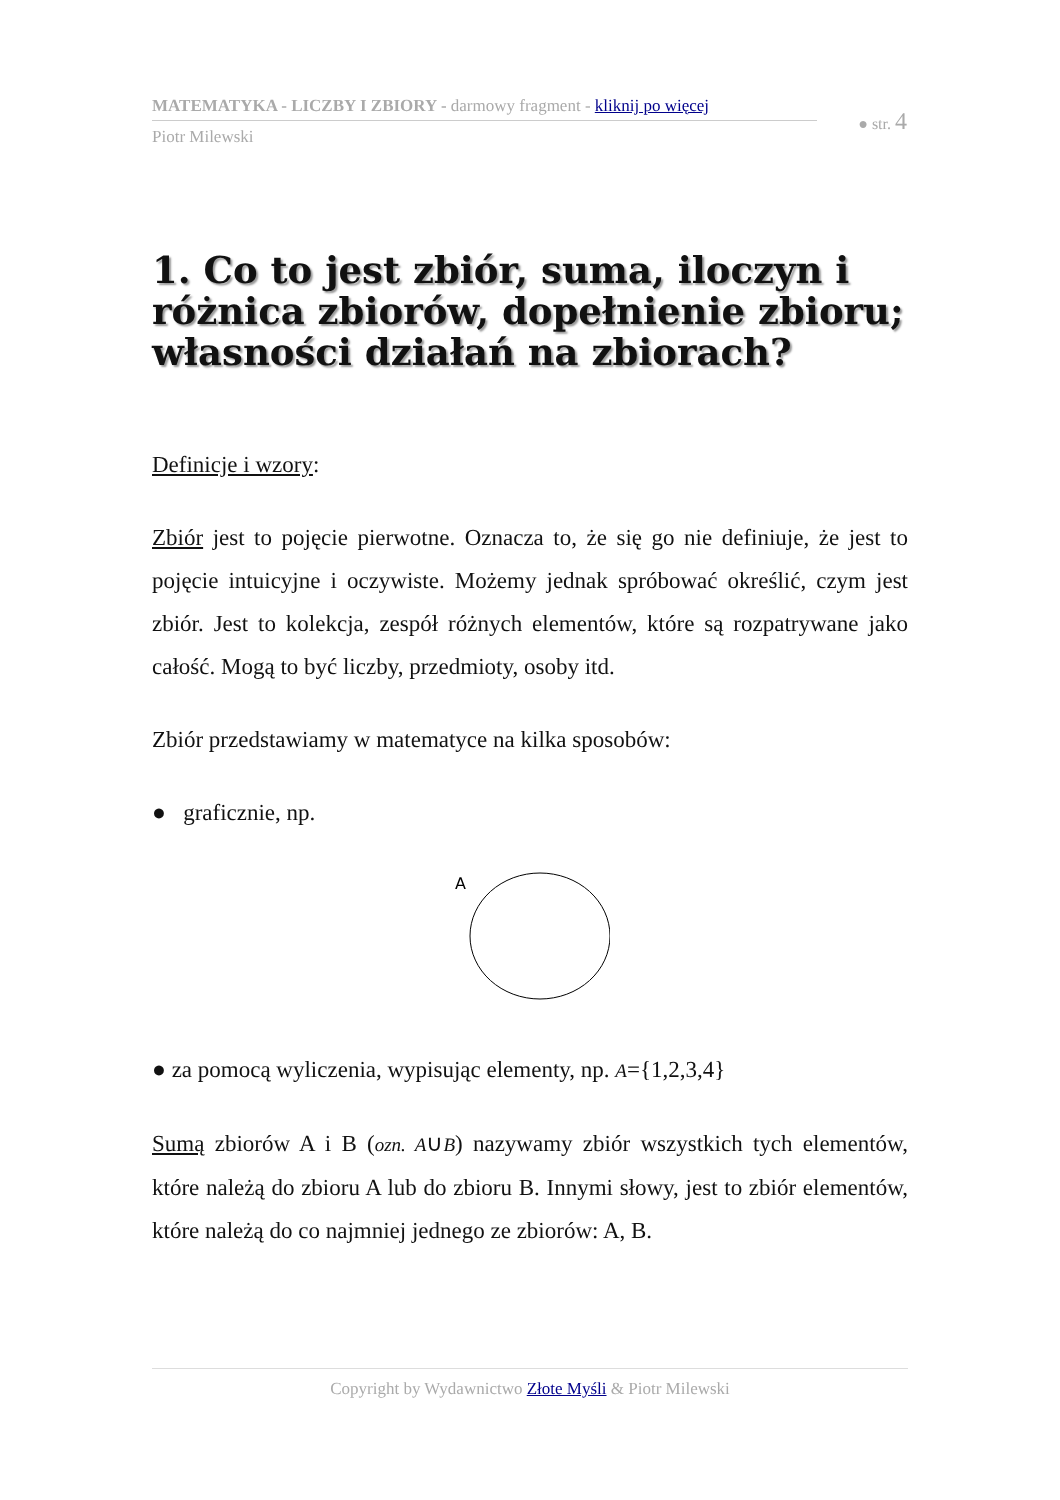MATEMATYKA - LICZBY I ZBIORY - darmowy fragment - kliknij po więcej
Piotr Milewski
● str. 4
1. Co to jest zbiór, suma, iloczyn i różnica zbiorów, dopełnienie zbioru; własności działań na zbiorach?
Definicje i wzory:
Zbiór jest to pojęcie pierwotne. Oznacza to, że się go nie definiuje, że jest to pojęcie intuicyjne i oczywiste. Możemy jednak spróbować określić, czym jest zbiór. Jest to kolekcja, zespół różnych elementów, które są rozpatrywane jako całość. Mogą to być liczby, przedmioty, osoby itd.
Zbiór przedstawiamy w matematyce na kilka sposobów:
● graficznie, np.
A
● za pomocą wyliczenia, wypisując elementy, np. A={1,2,3,4}
Sumą zbiorów A i B (ozn. A∪B) nazywamy zbiór wszystkich tych elementów, które należą do zbioru A lub do zbioru B. Innymi słowy, jest to zbiór elementów, które należą do co najmniej jednego ze zbiorów: A, B.
Copyright by Wydawnictwo Złote Myśli & Piotr Milewski